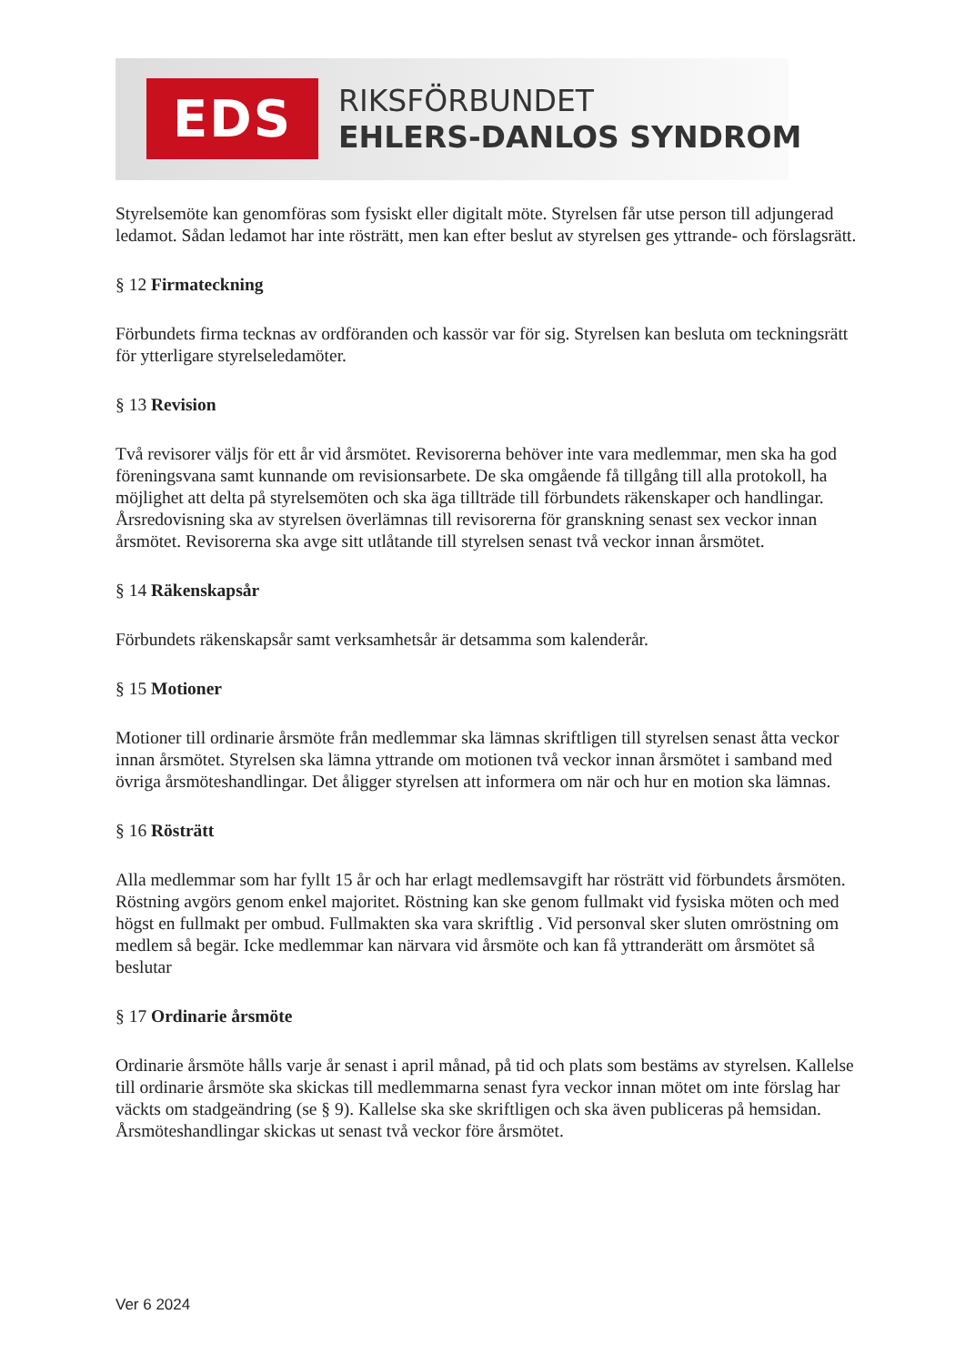EDS
RIKSFÖRBUNDET
EHLERS-DANLOS SYNDROM
Styrelsemöte kan genomföras som fysiskt eller digitalt möte. Styrelsen får utse person till adjungerad ledamot. Sådan ledamot har inte rösträtt, men kan efter beslut av styrelsen ges yttrande- och förslagsrätt.
§ 12 Firmateckning
Förbundets firma tecknas av ordföranden och kassör var för sig. Styrelsen kan besluta om teckningsrätt för ytterligare styrelseledamöter.
§ 13 Revision
Två revisorer väljs för ett år vid årsmötet. Revisorerna behöver inte vara medlemmar, men ska ha god föreningsvana samt kunnande om revisionsarbete. De ska omgående få tillgång till alla protokoll, ha möjlighet att delta på styrelsemöten och ska äga tillträde till förbundets räkenskaper och handlingar. Årsredovisning ska av styrelsen överlämnas till revisorerna för granskning senast sex veckor innan årsmötet. Revisorerna ska avge sitt utlåtande till styrelsen senast två veckor innan årsmötet.
§ 14 Räkenskapsår
Förbundets räkenskapsår samt verksamhetsår är detsamma som kalenderår.
§ 15 Motioner
Motioner till ordinarie årsmöte från medlemmar ska lämnas skriftligen till styrelsen senast åtta veckor innan årsmötet. Styrelsen ska lämna yttrande om motionen två veckor innan årsmötet i samband med övriga årsmöteshandlingar. Det åligger styrelsen att informera om när och hur en motion ska lämnas.
§ 16 Rösträtt
Alla medlemmar som har fyllt 15 år och har erlagt medlemsavgift har rösträtt vid förbundets årsmöten. Röstning avgörs genom enkel majoritet. Röstning kan ske genom fullmakt vid fysiska möten och med högst en fullmakt per ombud. Fullmakten ska vara skriftlig . Vid personval sker sluten omröstning om medlem så begär. Icke medlemmar kan närvara vid årsmöte och kan få yttranderätt om årsmötet så beslutar
§ 17 Ordinarie årsmöte
Ordinarie årsmöte hålls varje år senast i april månad, på tid och plats som bestäms av styrelsen. Kallelse till ordinarie årsmöte ska skickas till medlemmarna senast fyra veckor innan mötet om inte förslag har väckts om stadgeändring (se § 9). Kallelse ska ske skriftligen och ska även publiceras på hemsidan. Årsmöteshandlingar skickas ut senast två veckor före årsmötet.
Ver 6 2024